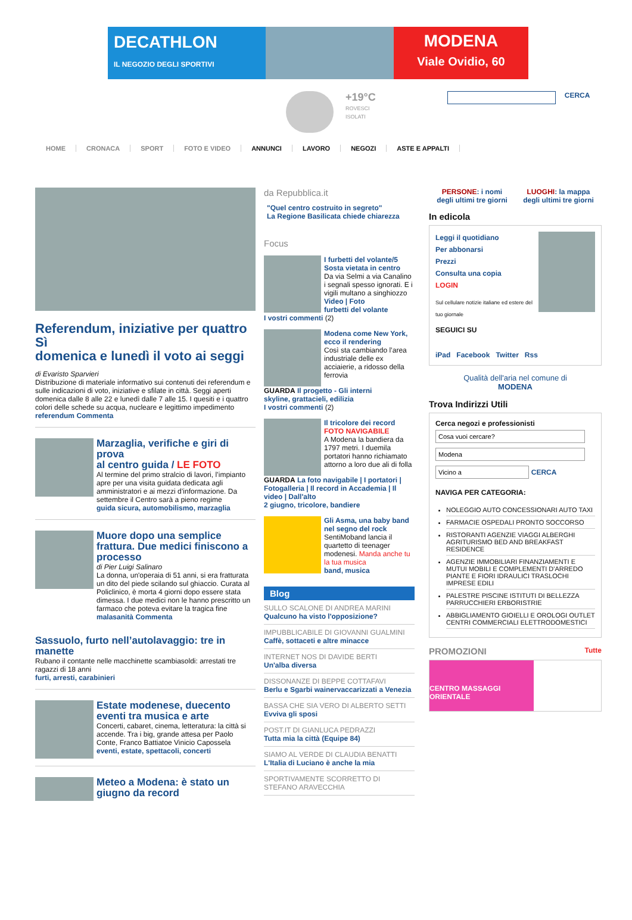DECATHLON
IL NEGOZIO DEGLI SPORTIVI
MODENA
Viale Ovidio, 60
+19°C
ROVESCI
ISOLATI
CERCA
HOME CRONACA SPORT FOTO E VIDEO ANNUNCI LAVORO NEGOZI ASTE E APPALTI
Referendum, iniziative per quattro Sì
domenica e lunedì il voto ai seggi
di Evaristo Sparvieri
Distribuzione di materiale informativo sui contenuti dei referendum e sulle indicazioni di voto, iniziative e sfilate in città. Seggi aperti domenica dalle 8 alle 22 e lunedì dalle 7 alle 15. I quesiti e i quattro colori delle schede su acqua, nucleare e legittimo impedimento
referendum Commenta
Marzaglia, verifiche e giri di prova
al centro guida / LE FOTO
Al termine del primo stralcio di lavori, l’impianto apre per una visita guidata dedicata agli amministratori e ai mezzi d’informazione. Da settembre il Centro sarà a pieno regime
guida sicura, automobilismo, marzaglia
Muore dopo una semplice frattura. Due medici finiscono a processo
di Pier Luigi Salinaro
La donna, un'operaia di 51 anni, si era fratturata un dito del piede scilando sul ghiaccio. Curata al Policlinico, è morta 4 giorni dopo essere stata dimessa. I due medici non le hanno prescritto un farmaco che poteva evitare la tragica fine
malasanità Commenta
Sassuolo, furto nell’autolavaggio: tre in manette
Rubano il contante nelle macchinette scambiasoldi: arrestati tre ragazzi di 18 anni
furti, arresti, carabinieri
Estate modenese, duecento eventi tra musica e arte
Concerti, cabaret, cinema, letteratura: la città si accende. Tra i big, grande attesa per Paolo Conte, Franco Battiatoe Vinicio Capossela
eventi, estate, spettacoli, concerti
Meteo a Modena: è stato un giugno da record
da Repubblica.it
"Quel centro costruito in segreto"
La Regione Basilicata chiede chiarezza
Focus
I furbetti del volante/5
Sosta vietata in centro
Da via Selmi a via Canalino i segnali spesso ignorati. E i vigili multano a singhiozzo
Video | Foto
furbetti del volante
I vostri commenti (2)
Modena come New York, ecco il rendering
Così sta cambiando l’area industriale delle ex acciaierie, a ridosso della ferrovia
GUARDA Il progetto - Gli interni
skyline, grattacieli, edilizia
I vostri commenti (2)
Il tricolore dei record
FOTO NAVIGABILE
A Modena la bandiera da 1797 metri. I duemila portatori hanno richiamato attorno a loro due ali di folla
GUARDA La foto navigabile | I portatori | Fotogalleria | Il record in Accademia | Il video | Dall'alto
2 giugno, tricolore, bandiere
Gli Asma, una baby band nel segno del rock
SentiMoband lancia il quartetto di teenager modenesi. Manda anche tu la tua musica
band, musica
Blog
SULLO SCALONE DI ANDREA MARINI
Qualcuno ha visto l'opposizione?
IMPUBBLICABILE DI GIOVANNI GUALMINI
Caffè, sottaceti e altre minacce
INTERNET NOS DI DAVIDE BERTI
Un'alba diversa
DISSONANZE DI BEPPE COTTAFAVI
Berlu e Sgarbi wainervaccarizzati a Venezia
BASSA CHE SIA VERO DI ALBERTO SETTI
Evviva gli sposi
POST.IT DI GIANLUCA PEDRAZZI
Tutta mia la città (Equipe 84)
SIAMO AL VERDE DI CLAUDIA BENATTI
L'Italia di Luciano è anche la mia
SPORTIVAMENTE SCORRETTO DI STEFANO ARAVECCHIA
PERSONE: i nomi
degli ultimi tre giorni LUOGHI: la mappa
degli ultimi tre giorni
In edicola
Leggi il quotidiano
Per abbonarsi
Prezzi
Consulta una copia
LOGIN
Sul cellulare notizie italiane ed estere del tuo giornale
SEGUICI SU
iPad Facebook Twitter Rss
Qualità dell'aria nel comune di
MODENA
Trova Indirizzi Utili
Cerca negozi e professionisti
CERCA
NAVIGA PER CATEGORIA:
NOLEGGIO AUTO CONCESSIONARI AUTO TAXI
FARMACIE OSPEDALI PRONTO SOCCORSO
RISTORANTI AGENZIE VIAGGI ALBERGHI AGRITURISMO BED AND BREAKFAST RESIDENCE
AGENZIE IMMOBILIARI FINANZIAMENTI E MUTUI MOBILI E COMPLEMENTI D'ARREDO PIANTE E FIORI IDRAULICI TRASLOCHI IMPRESE EDILI
PALESTRE PISCINE ISTITUTI DI BELLEZZA PARRUCCHIERI ERBORISTRIE
ABBIGLIAMENTO GIOIELLI E OROLOGI OUTLET CENTRI COMMERCIALI ELETTRODOMESTICI
PROMOZIONI Tutte
CENTRO MASSAGGI ORIENTALE